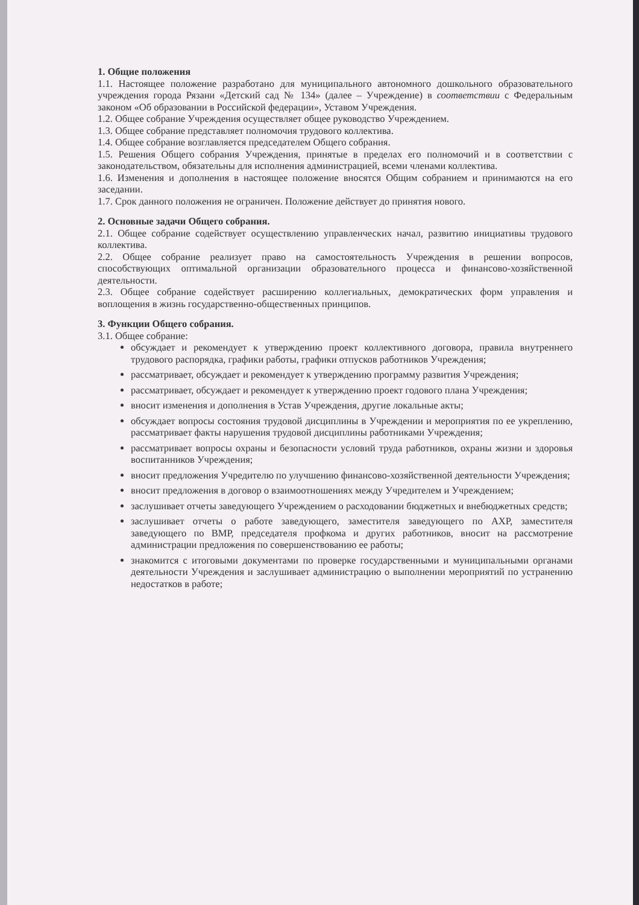1. Общие положения
1.1. Настоящее положение разработано для муниципального автономного дошкольного образовательного учреждения города Рязани «Детский сад № 134» (далее – Учреждение) в соответствии с Федеральным законом «Об образовании в Российской федерации», Уставом Учреждения.
1.2. Общее собрание Учреждения осуществляет общее руководство Учреждением.
1.3. Общее собрание представляет полномочия трудового коллектива.
1.4. Общее собрание возглавляется председателем Общего собрания.
1.5. Решения Общего собрания Учреждения, принятые в пределах его полномочий и в соответствии с законодательством, обязательны для исполнения администрацией, всеми членами коллектива.
1.6. Изменения и дополнения в настоящее положение вносятся Общим собранием и принимаются на его заседании.
1.7. Срок данного положения не ограничен. Положение действует до принятия нового.
2. Основные задачи Общего собрания.
2.1. Общее собрание содействует осуществлению управленческих начал, развитию инициативы трудового коллектива.
2.2. Общее собрание реализует право на самостоятельность Учреждения в решении вопросов, способствующих оптимальной организации образовательного процесса и финансово-хозяйственной деятельности.
2.3. Общее собрание содействует расширению коллегиальных, демократических форм управления и воплощения в жизнь государственно-общественных принципов.
3. Функции Общего собрания.
3.1. Общее собрание:
обсуждает и рекомендует к утверждению проект коллективного договора, правила внутреннего трудового распорядка, графики работы, графики отпусков работников Учреждения;
рассматривает, обсуждает и рекомендует к утверждению программу развития Учреждения;
рассматривает, обсуждает и рекомендует к утверждению проект годового плана Учреждения;
вносит изменения и дополнения в Устав Учреждения, другие локальные акты;
обсуждает вопросы состояния трудовой дисциплины в Учреждении и мероприятия по ее укреплению, рассматривает факты нарушения трудовой дисциплины работниками Учреждения;
рассматривает вопросы охраны и безопасности условий труда работников, охраны жизни и здоровья воспитанников Учреждения;
вносит предложения Учредителю по улучшению финансово-хозяйственной деятельности Учреждения;
вносит предложения в договор о взаимоотношениях между Учредителем и Учреждением;
заслушивает отчеты заведующего Учреждением о расходовании бюджетных и внебюджетных средств;
заслушивает отчеты о работе заведующего, заместителя заведующего по АХР, заместителя заведующего по ВМР, председателя профкома и других работников, вносит на рассмотрение администрации предложения по совершенствованию ее работы;
знакомится с итоговыми документами по проверке государственными и муниципальными органами деятельности Учреждения и заслушивает администрацию о выполнении мероприятий по устранению недостатков в работе;